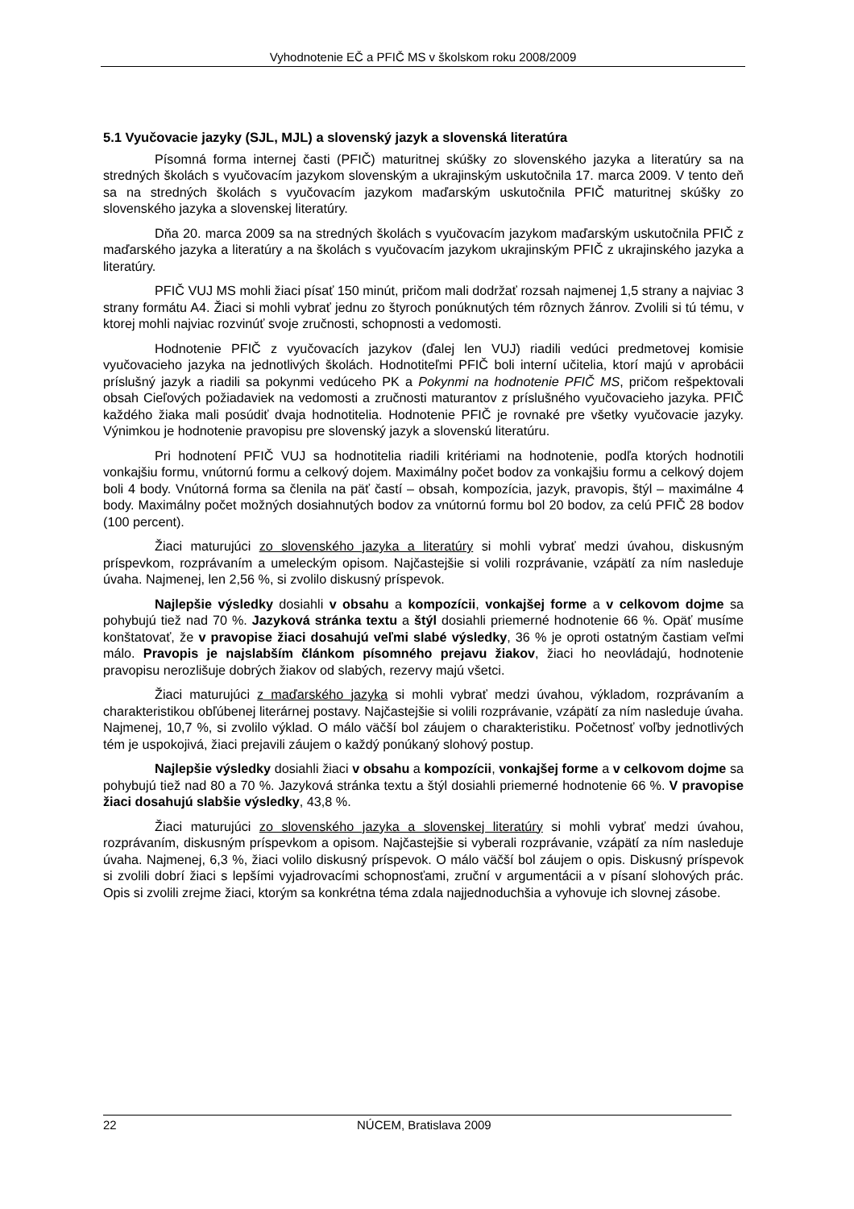Vyhodnotenie EČ a PFIČ MS v školskom roku 2008/2009
5.1 Vyučovacie jazyky (SJL, MJL) a slovenský jazyk a slovenská literatúra
Písomná forma internej časti (PFIČ) maturitnej skúšky zo slovenského jazyka a literatúry sa na stredných školách s vyučovacím jazykom slovenským a ukrajinským uskutočnila 17. marca 2009. V tento deň sa na stredných školách s vyučovacím jazykom maďarským uskutočnila PFIČ maturitnej skúšky zo slovenského jazyka a slovenskej literatúry.
Dňa 20. marca 2009 sa na stredných školách s vyučovacím jazykom maďarským uskutočnila PFIČ z maďarského jazyka a literatúry a na školách s vyučovacím jazykom ukrajinským PFIČ z ukrajinského jazyka a literatúry.
PFIČ VUJ MS mohli žiaci písať 150 minút, pričom mali dodržať rozsah najmenej 1,5 strany a najviac 3 strany formátu A4. Žiaci si mohli vybrať jednu zo štyroch ponúknutých tém rôznych žánrov. Zvolili si tú tému, v ktorej mohli najviac rozvinúť svoje zručnosti, schopnosti a vedomosti.
Hodnotenie PFIČ z vyučovacích jazykov (ďalej len VUJ) riadili vedúci predmetovej komisie vyučovacieho jazyka na jednotlivých školách. Hodnotiteľmi PFIČ boli interní učitelia, ktorí majú v aprobácii príslušný jazyk a riadili sa pokynmi vedúceho PK a Pokynmi na hodnotenie PFIČ MS, pričom rešpektovali obsah Cieľových požiadaviek na vedomosti a zručnosti maturantov z príslušného vyučovacieho jazyka. PFIČ každého žiaka mali posúdiť dvaja hodnotitelia. Hodnotenie PFIČ je rovnaké pre všetky vyučovacie jazyky. Výnimkou je hodnotenie pravopisu pre slovenský jazyk a slovenskú literatúru.
Pri hodnotení PFIČ VUJ sa hodnotitelia riadili kritériami na hodnotenie, podľa ktorých hodnotili vonkajšiu formu, vnútornú formu a celkový dojem. Maximálny počet bodov za vonkajšiu formu a celkový dojem boli 4 body. Vnútorná forma sa členila na päť častí – obsah, kompozícia, jazyk, pravopis, štýl – maximálne 4 body. Maximálny počet možných dosiahnutých bodov za vnútornú formu bol 20 bodov, za celú PFIČ 28 bodov (100 percent).
Žiaci maturujúci zo slovenského jazyka a literatúry si mohli vybrať medzi úvahou, diskusným príspevkom, rozprávaním a umeleckým opisom. Najčastejšie si volili rozprávanie, vzápätí za ním nasleduje úvaha. Najmenej, len 2,56 %, si zvolilo diskusný príspevok.
Najlepšie výsledky dosiahli v obsahu a kompozícii, vonkajšej forme a v celkovom dojme sa pohybujú tiež nad 70 %. Jazyková stránka textu a štýl dosiahli priemerné hodnotenie 66 %. Opäť musíme konštatovať, že v pravopise žiaci dosahujú veľmi slabé výsledky, 36 % je oproti ostatným častiam veľmi málo. Pravopis je najslabším článkom písomného prejavu žiakov, žiaci ho neovládajú, hodnotenie pravopisu nerozlišuje dobrých žiakov od slabých, rezervy majú všetci.
Žiaci maturujúci z maďarského jazyka si mohli vybrať medzi úvahou, výkladom, rozprávaním a charakteristikou obľúbenej literárnej postavy. Najčastejšie si volili rozprávanie, vzápätí za ním nasleduje úvaha. Najmenej, 10,7 %, si zvolilo výklad. O málo väčší bol záujem o charakteristiku. Početnosť voľby jednotlivých tém je uspokojivá, žiaci prejavili záujem o každý ponúkaný slohový postup.
Najlepšie výsledky dosiahli žiaci v obsahu a kompozícii, vonkajšej forme a v celkovom dojme sa pohybujú tiež nad 80 a 70 %. Jazyková stránka textu a štýl dosiahli priemerné hodnotenie 66 %. V pravopise žiaci dosahujú slabšie výsledky, 43,8 %.
Žiaci maturujúci zo slovenského jazyka a slovenskej literatúry si mohli vybrať medzi úvahou, rozprávaním, diskusným príspevkom a opisom. Najčastejšie si vyberali rozprávanie, vzápätí za ním nasleduje úvaha. Najmenej, 6,3 %, žiaci volilo diskusný príspevok. O málo väčší bol záujem o opis. Diskusný príspevok si zvolili dobrí žiaci s lepšími vyjadrovacími schopnosťami, zruční v argumentácii a v písaní slohových prác. Opis si zvolili zrejme žiaci, ktorým sa konkrétna téma zdala najjednoduchšia a vyhovuje ich slovnej zásobe.
22 NÚCEM, Bratislava 2009